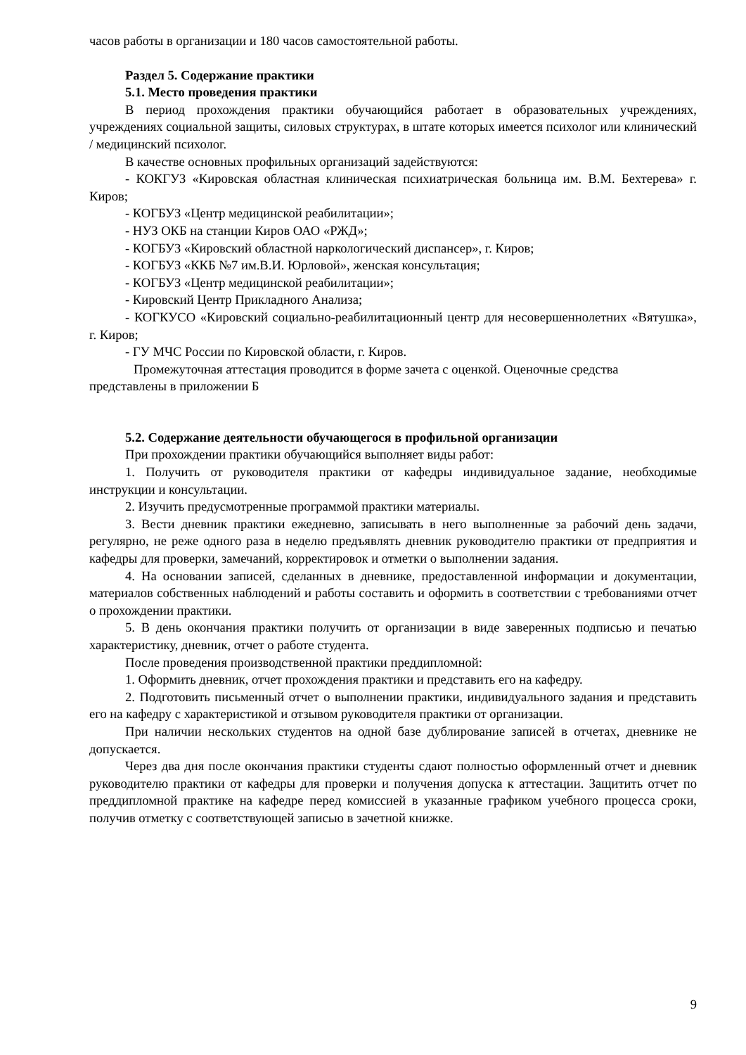часов работы в организации и 180 часов самостоятельной работы.
Раздел 5. Содержание практики
5.1. Место проведения практики
В период прохождения практики обучающийся работает в образовательных учреждениях, учреждениях социальной защиты, силовых структурах, в штате которых имеется психолог или клинический / медицинский психолог.
В качестве основных профильных организаций задействуются:
- КОКГУЗ «Кировская областная клиническая психиатрическая больница им. В.М. Бехтерева» г. Киров;
- КОГБУЗ «Центр медицинской реабилитации»;
- НУЗ ОКБ на станции Киров ОАО «РЖД»;
- КОГБУЗ «Кировский областной наркологический диспансер», г. Киров;
- КОГБУЗ «ККБ №7 им.В.И. Юрловой», женская консультация;
- КОГБУЗ «Центр медицинской реабилитации»;
- Кировский Центр Прикладного Анализа;
- КОГКУСО «Кировский социально-реабилитационный центр для несовершеннолетних «Вятушка», г. Киров;
- ГУ МЧС России по Кировской области, г. Киров.
Промежуточная аттестация проводится в форме зачета с оценкой. Оценочные средства представлены в приложении Б
5.2. Содержание деятельности обучающегося в профильной организации
При прохождении практики обучающийся выполняет виды работ:
1. Получить от руководителя практики от кафедры индивидуальное задание, необходимые инструкции и консультации.
2. Изучить предусмотренные программой практики материалы.
3. Вести дневник практики ежедневно, записывать в него выполненные за рабочий день задачи, регулярно, не реже одного раза в неделю предъявлять дневник руководителю практики от предприятия и кафедры для проверки, замечаний, корректировок и отметки о выполнении задания.
4. На основании записей, сделанных в дневнике, предоставленной информации и документации, материалов собственных наблюдений и работы составить и оформить в соответствии с требованиями отчет о прохождении практики.
5. В день окончания практики получить от организации в виде заверенных подписью и печатью характеристику, дневник, отчет о работе студента.
После проведения производственной практики преддипломной:
1. Оформить дневник, отчет прохождения практики и представить его на кафедру.
2. Подготовить письменный отчет о выполнении практики, индивидуального задания и представить его на кафедру с характеристикой и отзывом руководителя практики от организации.
При наличии нескольких студентов на одной базе дублирование записей в отчетах, дневнике не допускается.
Через два дня после окончания практики студенты сдают полностью оформленный отчет и дневник руководителю практики от кафедры для проверки и получения допуска к аттестации. Защитить отчет по преддипломной практике на кафедре перед комиссией в указанные графиком учебного процесса сроки, получив отметку с соответствующей записью в зачетной книжке.
9